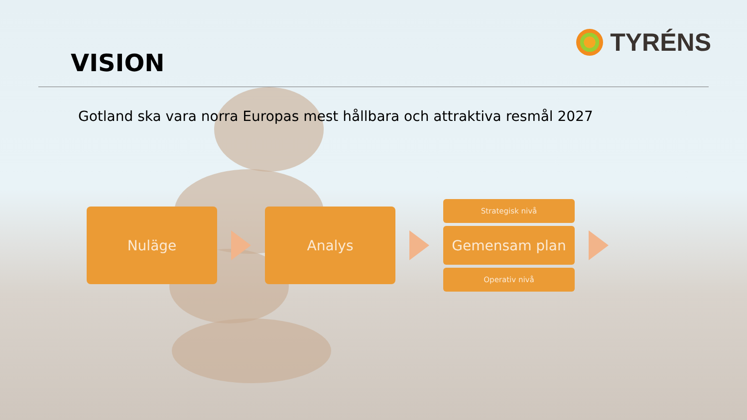VISION
TYRÉNS
Gotland ska vara norra Europas mest hållbara och attraktiva resmål 2027
Nuläge Analys
Strategisk nivå
Gemensam plan
Operativ nivå